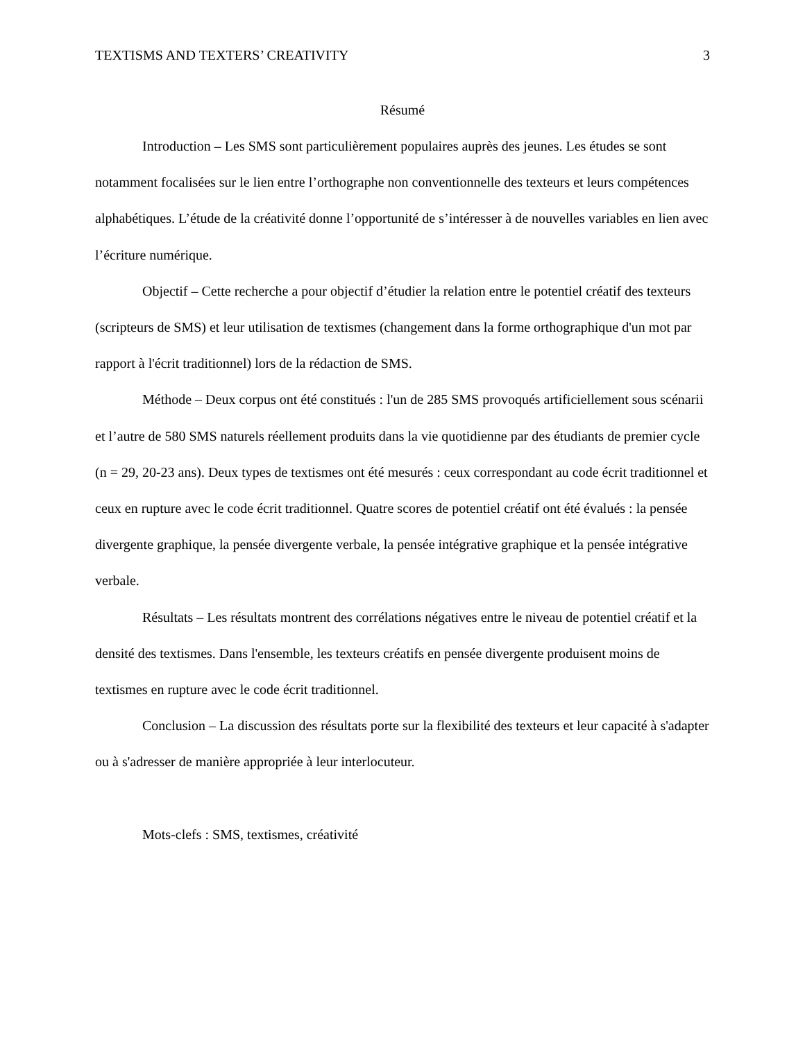TEXTISMS AND TEXTERS’ CREATIVITY 3
Résumé
Introduction – Les SMS sont particulièrement populaires auprès des jeunes. Les études se sont notamment focalisées sur le lien entre l’orthographe non conventionnelle des texteurs et leurs compétences alphabétiques. L’étude de la créativité donne l’opportunité de s’intéresser à de nouvelles variables en lien avec l’écriture numérique.
Objectif – Cette recherche a pour objectif d’étudier la relation entre le potentiel créatif des texteurs (scripteurs de SMS) et leur utilisation de textismes (changement dans la forme orthographique d'un mot par rapport à l'écrit traditionnel) lors de la rédaction de SMS.
Méthode – Deux corpus ont été constitués : l'un de 285 SMS provoqués artificiellement sous scénarii et l’autre de 580 SMS naturels réellement produits dans la vie quotidienne par des étudiants de premier cycle (n = 29, 20-23 ans). Deux types de textismes ont été mesurés : ceux correspondant au code écrit traditionnel et ceux en rupture avec le code écrit traditionnel. Quatre scores de potentiel créatif ont été évalués : la pensée divergente graphique, la pensée divergente verbale, la pensée intégrative graphique et la pensée intégrative verbale.
Résultats – Les résultats montrent des corrélations négatives entre le niveau de potentiel créatif et la densité des textismes. Dans l'ensemble, les texteurs créatifs en pensée divergente produisent moins de textismes en rupture avec le code écrit traditionnel.
Conclusion – La discussion des résultats porte sur la flexibilité des texteurs et leur capacité à s'adapter ou à s'adresser de manière appropriée à leur interlocuteur.
Mots-clefs : SMS, textismes, créativité